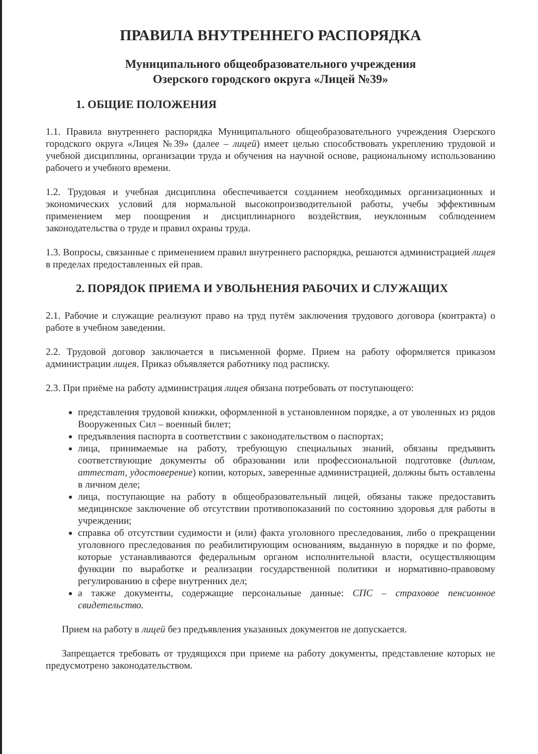ПРАВИЛА ВНУТРЕННЕГО РАСПОРЯДКА
Муниципального общеобразовательного учреждения
Озерского городского округа «Лицей №39»
1. ОБЩИЕ ПОЛОЖЕНИЯ
1.1. Правила внутреннего распорядка Муниципального общеобразовательного учреждения Озерского городского округа «Лицея №39» (далее – лицей) имеет целью способствовать укреплению трудовой и учебной дисциплины, организации труда и обучения на научной основе, рациональному использованию рабочего и учебного времени.
1.2. Трудовая и учебная дисциплина обеспечивается созданием необходимых организационных и экономических условий для нормальной высокопроизводительной работы, учебы эффективным применением мер поощрения и дисциплинарного воздействия, неуклонным соблюдением законодательства о труде и правил охраны труда.
1.3. Вопросы, связанные с применением правил внутреннего распорядка, решаются администрацией лицея в пределах предоставленных ей прав.
2. ПОРЯДОК ПРИЕМА И УВОЛЬНЕНИЯ РАБОЧИХ И СЛУЖАЩИХ
2.1. Рабочие и служащие реализуют право на труд путём заключения трудового договора (контракта) о работе в учебном заведении.
2.2. Трудовой договор заключается в письменной форме. Прием на работу оформляется приказом администрации лицея. Приказ объявляется работнику под расписку.
2.3. При приёме на работу администрация лицея обязана потребовать от поступающего:
представления трудовой книжки, оформленной в установленном порядке, а от уволенных из рядов Вооруженных Сил – военный билет;
предъявления паспорта в соответствии с законодательством о паспортах;
лица, принимаемые на работу, требующую специальных знаний, обязаны предъявить соответствующие документы об образовании или профессиональной подготовке (диплом, аттестат, удостоверение) копии, которых, заверенные администрацией, должны быть оставлены в личном деле;
лица, поступающие на работу в общеобразовательный лицей, обязаны также предоставить медицинское заключение об отсутствии противопоказаний по состоянию здоровья для работы в учреждении;
справка об отсутствии судимости и (или) факта уголовного преследования, либо о прекращении уголовного преследования по реабилитирующим основаниям, выданную в порядке и по форме, которые устанавливаются федеральным органом исполнительной власти, осуществляющим функции по выработке и реализации государственной политики и нормативно-правовому регулированию в сфере внутренних дел;
а также документы, содержащие персональные данные: СПС – страховое пенсионное свидетельство.
Прием на работу в лицей без предъявления указанных документов не допускается.
Запрещается требовать от трудящихся при приеме на работу документы, представление которых не предусмотрено законодательством.